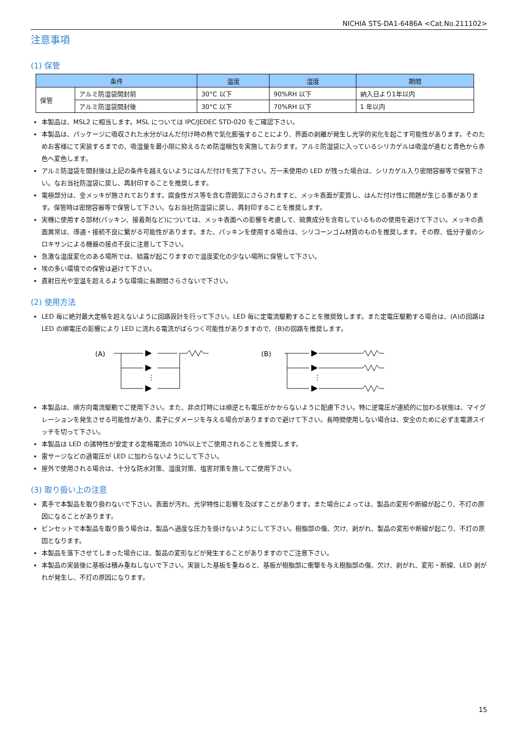NICHIA STS-DA1-6486A <Cat.No.211102>
注意事項
(1) 保管
| 条件 | | 温度 | 湿度 | 期間 |
| --- | --- | --- | --- | --- |
| 保管 | アルミ防湿袋開封前 | 30°C 以下 | 90%RH 以下 | 納入日より1年以内 |
| | アルミ防湿袋開封後 | 30°C 以下 | 70%RH 以下 | 1 年以内 |
本製品は、MSL2 に相当します。MSL については IPC/JEDEC STD-020 をご確認下さい。
本製品は、パッケージに吸収された水分がはんだ付け時の熱で気化膨張することにより、界面の剥離が発生し光学的劣化を起こす可能性があります。そのためお客様にて実装するまでの、吸湿量を最小限に抑えるため防湿梱包を実施しております。アルミ防湿袋に入っているシリカゲルは吸湿が進むと青色から赤色へ変色します。
アルミ防湿袋を開封後は上記の条件を越えないようにはんだ付けを完了下さい。万一未使用の LED が残った場合は、シリカゲル入り密閉容器等で保管下さい。なお当社防湿袋に戻し、再封印することを推奨します。
電極部分は、金メッキが施されております。腐食性ガス等を含む雰囲気にさらされますと、メッキ表面が変質し、はんだ付け性に問題が生じる事があります。保管時は密閉容器等で保管して下さい。なお当社防湿袋に戻し、再封印することを推奨します。
実機に使用する部材(パッキン、接着剤など)については、メッキ表面への影響を考慮して、硫黄成分を含有しているものの使用を避けて下さい。メッキの表面異常は、導通・接続不良に繋がる可能性があります。また、パッキンを使用する場合は、シリコーンゴム材質のものを推奨します。その際、低分子量のシロキサンによる機器の接点不良に注意して下さい。
急激な温度変化のある場所では、結露が起こりますので温度変化の少ない場所に保管して下さい。
埃の多い環境での保管は避けて下さい。
直射日光や室温を超えるような環境に長期間さらさないで下さい。
(2) 使用方法
LED 毎に絶対最大定格を超えないように回路設計を行って下さい。LED 毎に定電流駆動することを推奨致します。また定電圧駆動する場合は、(A)の回路は LED の順電圧の影響により LED に流れる電流がばらつく可能性がありますので、(B)の回路を推奨します。
(A)
⋮
(B)
⋮
本製品は、順方向電流駆動でご使用下さい。また、非点灯時には順逆とも電圧がかからないように配慮下さい。特に逆電圧が連続的に加わる状態は、マイグレーションを発生させる可能性があり、素子にダメージを与える場合がありますので避けて下さい。長時間使用しない場合は、安全のために必ず主電源スイッチを切って下さい。
本製品は LED の諸特性が安定する定格電流の 10%以上でご使用されることを推奨します。
雷サージなどの過電圧が LED に加わらないようにして下さい。
屋外で使用される場合は、十分な防水対策、湿度対策、塩害対策を施してご使用下さい。
(3) 取り扱い上の注意
素手で本製品を取り扱わないで下さい。表面が汚れ、光学特性に影響を及ぼすことがあります。また場合によっては、製品の変形や断線が起こり、不灯の原因になることがあります。
ピンセットで本製品を取り扱う場合は、製品へ過度な圧力を掛けないようにして下さい。樹脂部の傷、欠け、剥がれ、製品の変形や断線が起こり、不灯の原因となります。
本製品を落下させてしまった場合には、製品の変形などが発生することがありますのでご注意下さい。
本製品の実装後に基板は積み重ねしないで下さい。実装した基板を重ねると、基板が樹脂部に衝撃を与え樹脂部の傷、欠け、剥がれ、変形・断線、LED 剥がれが発生し、不灯の原因になります。
15